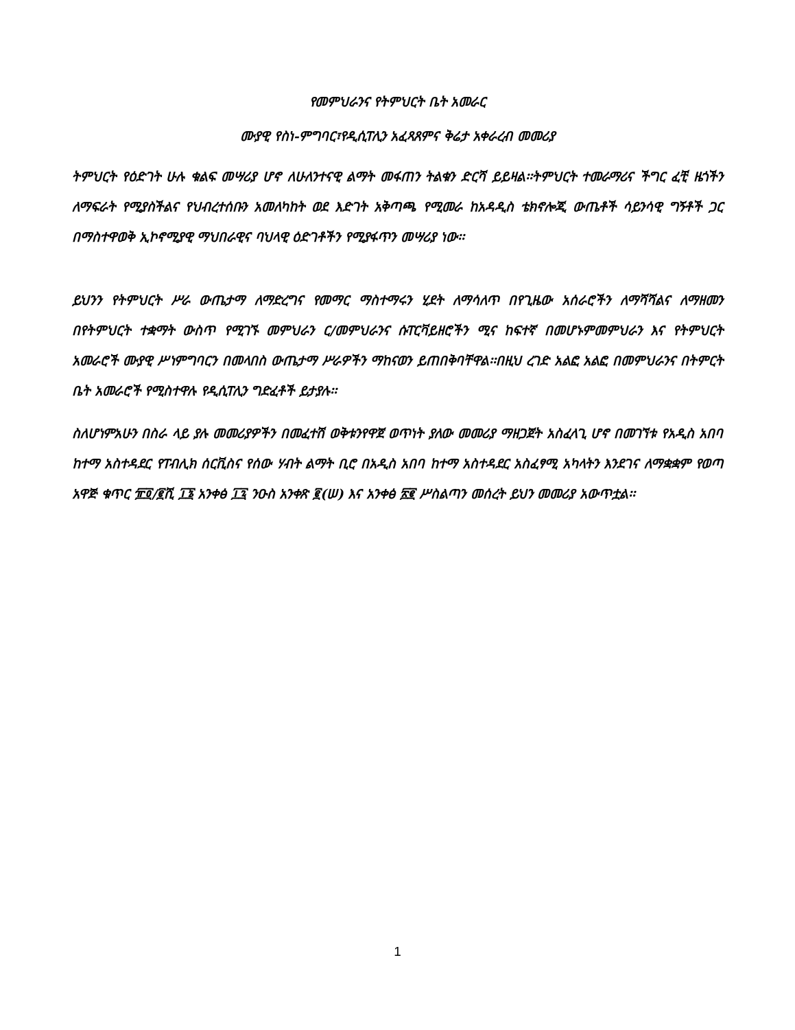የመምህራንና የትምህርት ቤት አመራር
ሙያዊ የስነ-ምግባር፣የዲሲፐሊን አፈጻጸምና ቅሬታ አቀራረብ መመሪያ
ትምህርት የዕድገት ሁሉ ቁልፍ መሣሪያ ሆኖ ለሁለንተናዊ ልማት መፋጠን ትልቁን ድርሻ ይይዛል፡፡ትምህርት ተመራማሪና ችግር ፈቺ ዜጎችን ለማፍራት የሚያስችልና የህብረተሰቡን አመለካከት ወደ እድገት አቅጣጫ የሚመራ ከአዳዲስ ቴክኖሎጂ ውጤቶች ሳይንሳዊ ግኝቶች ጋር በማስተዋወቅ ኢኮኖሚያዊ ማህበራዊና ባህላዊ ዕድገቶችን የሚያፋጥን መሣሪያ ነው፡፡
ይህንን የትምህርት ሥራ ውጤታማ ለማድረግና የመማር ማስተማሩን ሂደት ለማሳለጥ በየጊዜው አሰራሮችን ለማሻሻልና ለማዘመን በየትምህርት ተቋማት ውስጥ የሚገኙ መምህራን ር/መምህራንና ሱፐርቫይዘሮችን ሚና ከፍተኛ በመሆኑምመምህራን እና የትምህርት አመራሮች ሙያዊ ሥነምግባርን በመላበስ ውጤታማ ሥራዎችን ማከናወን ይጠበቅባቸዋል፡፡በዚህ ረገድ አልፎ አልፎ በመምህራንና በትምርት ቤት አመራሮች የሚስተዋሉ የዲሲፐሊን ግድፈቶች ይታያሉ፡፡
ስለሆነምአሁን በስራ ላይ ያሉ መመሪያዎችን በመፈተሽ ወቅቱንየዋጀ ወጥነት ያለው መመሪያ ማዘጋጀት አስፈላጊ ሆኖ በመገኘቱ የአዲስ አበባ ከተማ አስተዳደር የፐብሊክ ሰርቪስና የሰው ሃብት ልማት ቢሮ በአዲስ አበባ ከተማ አስተዳደር አስፈፃሚ አካላትን እንደገና ለማቋቋም የወጣ አዋጅ ቁጥር ፹፬/፪ሺ ፲፮ አንቀፅ ፲፯ ንዑስ አንቀጽ ፪(ሠ) እና አንቀፅ ፳፪ ሥስልጣን መሰረት ይህን መመሪያ አውጥቷል፡፡
1